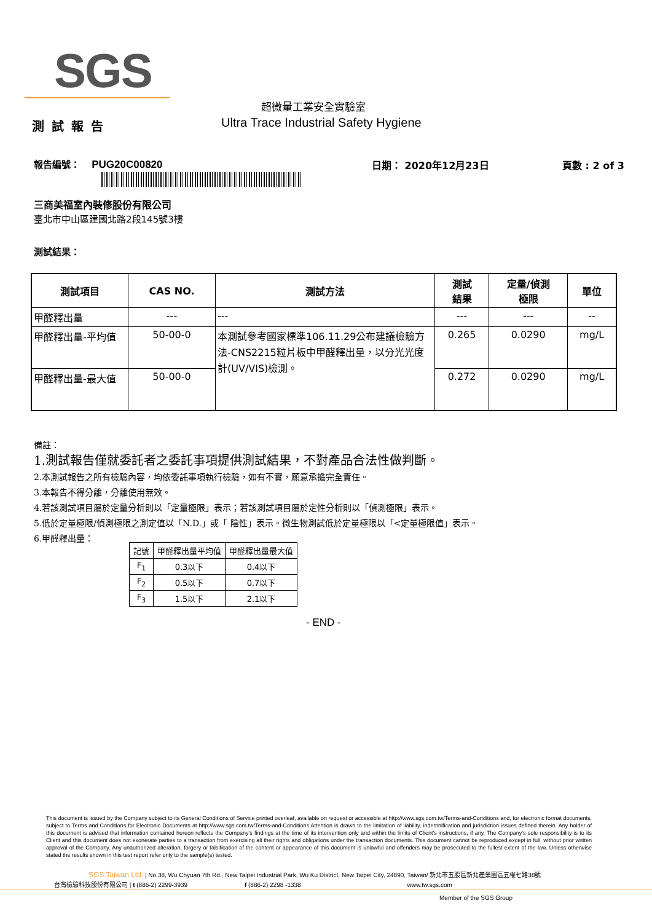SGS
超微量工業安全實驗室
測試報告
Ultra Trace Industrial Safety Hygiene
報告編號： PUG20C00820 日期： 2020年12月23日 頁數 : 2 of 3
三商美福室內裝修股份有限公司
臺北市中山區建國北路2段145號3樓
測試結果：
| 測試項目 | CAS NO. | 測試方法 | 測試 結果 | 定量/偵測 極限 | 單位 |
| --- | --- | --- | --- | --- | --- |
| 甲醛釋出量 | --- | --- | --- | --- | -- |
| 甲醛釋出量-平均值 | 50-00-0 | 本測試參考國家標準106.11.29公布建議檢驗方法-CNS2215粒片板中甲醛釋出量，以分光光度計(UV/VIS)檢測。 | 0.265 | 0.0290 | mg/L |
| 甲醛釋出量-最大值 | 50-00-0 | | 0.272 | 0.0290 | mg/L |
備註：
1.測試報告僅就委託者之委託事項提供測試結果，不對產品合法性做判斷。
2.本測試報告之所有檢驗內容，均依委託事項執行檢驗，如有不實，願意承擔完全責任。
3.本報告不得分離，分離使用無效。
4.若該測試項目屬於定量分析則以「定量極限」表示；若該測試項目屬於定性分析則以「偵測極限」表示。
5.低於定量極限/偵測極限之測定值以「N.D.」或「 陰性」表示。微生物測試低於定量極限以「<定量極限值」表示。
6.甲醛釋出量：
| 記號 | 甲醛釋出量平均值 | 甲醛釋出量最大值 |
| F<sub>1</sub> | 0.3以下 | 0.4以下 |
| F<sub>2</sub> | 0.5以下 | 0.7以下 |
| F<sub>3</sub> | 1.5以下 | 2.1以下 |
- END -
This document is issued by the Company subject to its General Conditions of Service printed overleaf, available on request or accessible at http://www.sgs.com.tw/Terms-and-Conditions and, for electronic format documents, subject to Terms and Conditions for Electronic Documents at http://www.sgs.com.tw/Terms-and-Conditions.Attention is drawn to the limitation of liability, indemnification and jurisdiction issues defined therein. Any holder of this document is advised that information contained hereon reflects the Company's findings at the time of its intervention only and within the limits of Client's instructions, if any. The Company's sole responsibility is to its Client and this document does not exonerate parties to a transaction from exercising all their rights and obligations under the transaction documents. This document cannot be reproduced except in full, without prior written approval of the Company. Any unauthorized alteration, forgery or falsification of the content or appearance of this document is unlawful and offenders may be prosecuted to the fullest extent of the law. Unless otherwise stated the results shown in this test report refer only to the sample(s) tested.
SGS Taiwan Ltd. | No.38, Wu Chyuan 7th Rd., New Taipei Industrial Park, Wu Ku District, New Taipei City, 24890, Taiwan/ 新北市五股區新北產業園區五權七路38號
台灣檢驗科技股份有限公司 | t (886-2) 2299-3939 f (886-2) 2298 -1338 www.tw.sgs.com
Member of the SGS Group